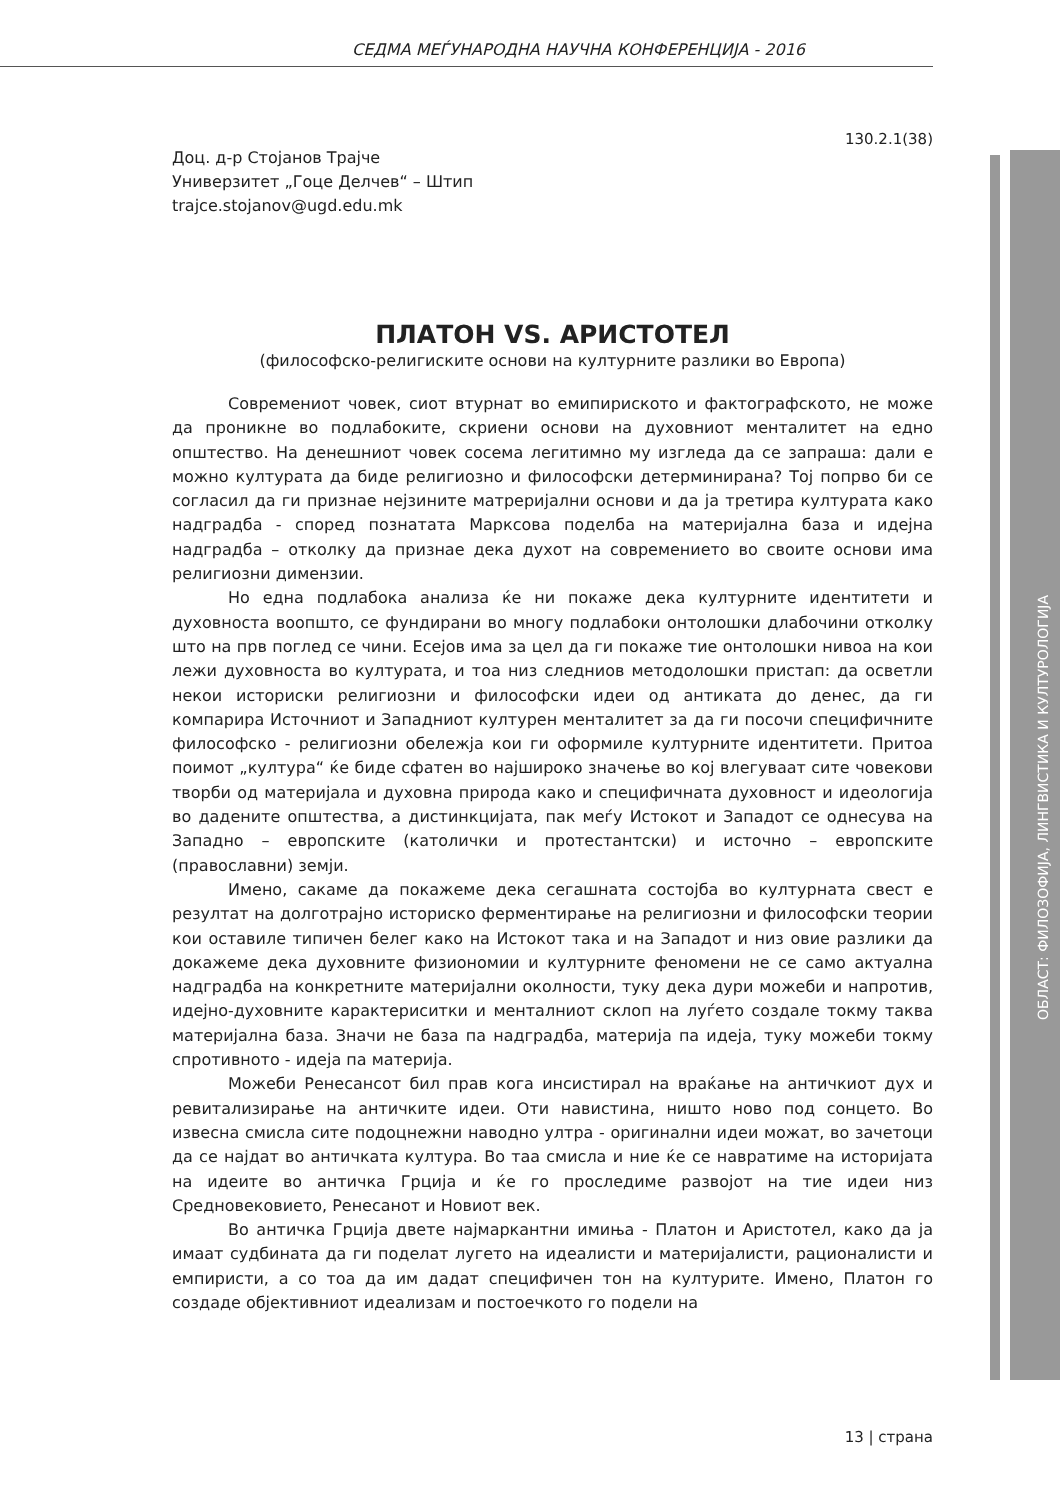СЕДМА МЕЃУНАРОДНА НАУЧНА КОНФЕРЕНЦИЈА - 2016
ОБЛАСТ: ФИЛОЗОФИЈА, ЛИНГВИСТИКА И КУЛТУРОЛОГИЈА
130.2.1(38)
Доц. д-р Стојанов Трајче
Универзитет „Гоце Делчев“ – Штип
trajce.stojanov@ugd.edu.mk
ПЛАТОН VS. АРИСТОТЕЛ
(философско-религиските основи на културните разлики во Европа)
Современиот човек, сиот втурнат во емипириското и фактографското, не може да проникне во подлабоките, скриени основи на духовниот менталитет на едно општество. На денешниот човек сосема легитимно му изгледа да се запраша: дали е можно културата да биде религиозно и философски детерминирана? Тој попрво би се согласил да ги признае нејзините матреријални основи и да ја третира културата како надградба - според познатата Марксова поделба на материјална база и идејна надградба – отколку да признае дека духот на современието во своите основи има религиозни димензии.
Но една подлабока анализа ќе ни покаже дека културните идентитети и духовноста воопшто, се фундирани во многу подлабоки онтолошки длабочини отколку што на прв поглед се чини. Есејов има за цел да ги покаже тие онтолошки нивоа на кои лежи духовноста во културата, и тоа низ следниов методолошки пристап: да осветли некои историски религиозни и философски идеи од антиката до денес, да ги компарира Источниот и Западниот културен менталитет за да ги посочи специфичните философско - религиозни обележја кои ги оформиле културните идентитети. Притоа поимот „култура“ ќе биде сфатен во најшироко значење во кој влегуваат сите човекови творби од материјала и духовна природа како и специфичната духовност и идеологија во дадените општества, а дистинкцијата, пак меѓу Истокот и Западот се однесува на Западно – европските (католички и протестантски) и источно – европските (православни) земји.
Имено, сакаме да покажеме дека сегашната состојба во културната свест е резултат на долготрајно историско ферментирање на религиозни и философски теории кои оставиле типичен белег како на Истокот така и на Западот и низ овие разлики да докажеме дека духовните физиономии и културните феномени не се само актуална надградба на конкретните материјални околности, туку дека дури можеби и напротив, идејно-духовните карактериситки и менталниот склоп на луѓето создале токму таква материјална база. Значи не база па надградба, материја па идеја, туку можеби токму спротивното - идеја па материја.
Можеби Ренесансот бил прав кога инсистирал на враќање на античкиот дух и ревитализирање на античките идеи. Оти навистина, ништо ново под сонцето. Во извесна смисла сите подоцнежни наводно ултра - оригинални идеи можат, во зачетоци да се најдат во античката култура. Во таа смисла и ние ќе се навратиме на историјата на идеите во античка Грција и ќе го проследиме развојот на тие идеи низ Средновековието, Ренесанот и Новиот век.
Во античка Грција двете најмаркантни имиња - Платон и Аристотел, како да ја имаат судбината да ги поделат лугето на идеалисти и материјалисти, рационалисти и емпиристи, а со тоа да им дадат специфичен тон на културите. Имено, Платон го создаде објективниот идеализам и постоечкото го подели на
13 | страна